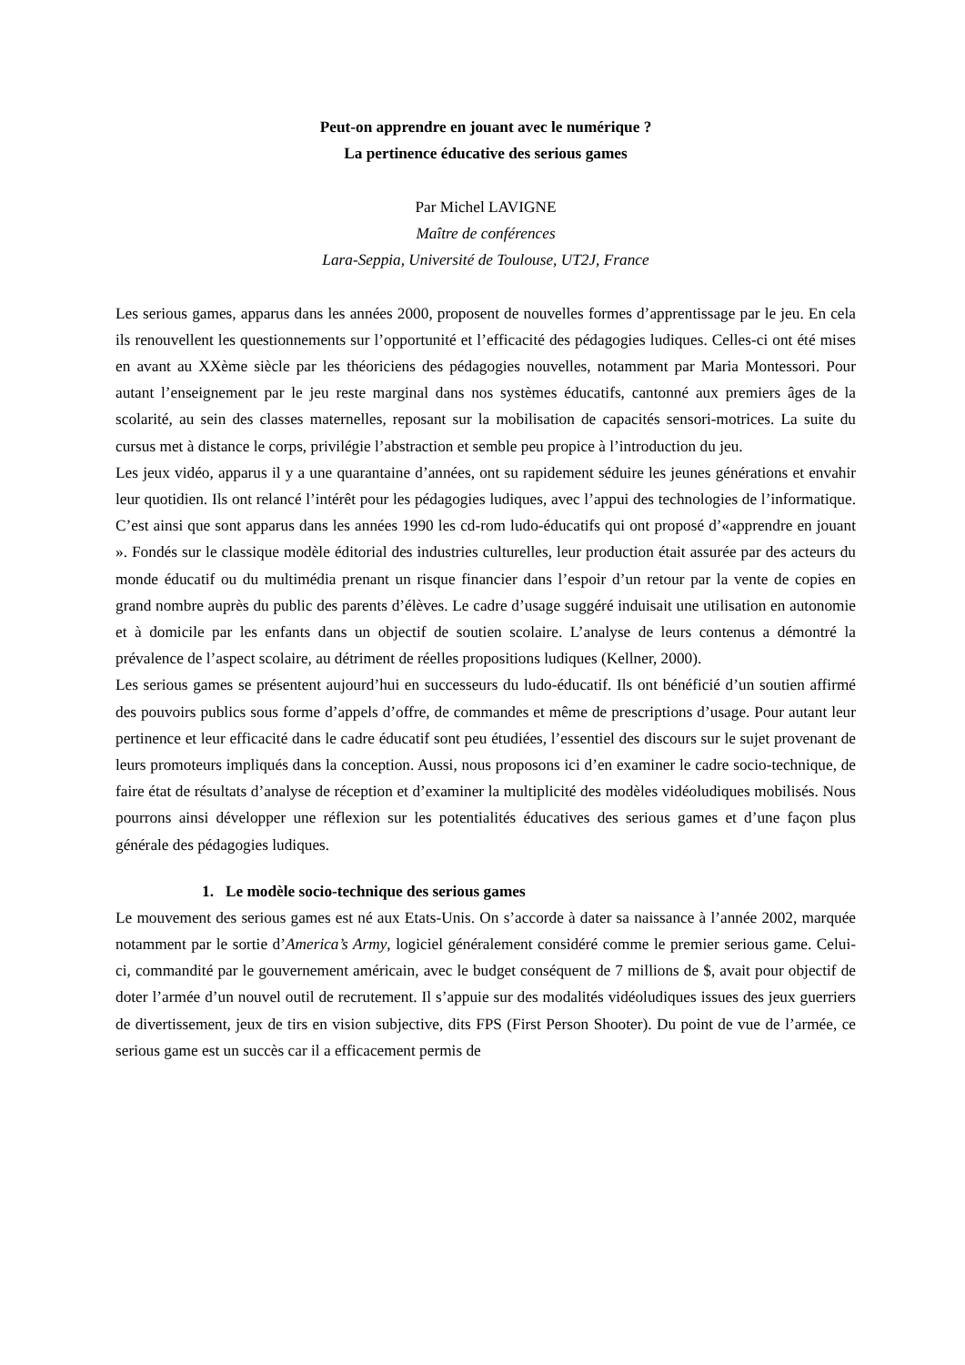Peut-on apprendre en jouant avec le numérique ?
La pertinence éducative des serious games
Par Michel LAVIGNE
Maître de conférences
Lara-Seppia, Université de Toulouse, UT2J, France
Les serious games, apparus dans les années 2000, proposent de nouvelles formes d’apprentissage par le jeu. En cela ils renouvellent les questionnements sur l’opportunité et l’efficacité des pédagogies ludiques. Celles-ci ont été mises en avant au XXème siècle par les théoriciens des pédagogies nouvelles, notamment par Maria Montessori. Pour autant l’enseignement par le jeu reste marginal dans nos systèmes éducatifs, cantonné aux premiers âges de la scolarité, au sein des classes maternelles, reposant sur la mobilisation de capacités sensori-motrices. La suite du cursus met à distance le corps, privilégie l’abstraction et semble peu propice à l’introduction du jeu.
Les jeux vidéo, apparus il y a une quarantaine d’années, ont su rapidement séduire les jeunes générations et envahir leur quotidien. Ils ont relancé l’intérêt pour les pédagogies ludiques, avec l’appui des technologies de l’informatique. C’est ainsi que sont apparus dans les années 1990 les cd-rom ludo-éducatifs qui ont proposé d’«apprendre en jouant ». Fondés sur le classique modèle éditorial des industries culturelles, leur production était assurée par des acteurs du monde éducatif ou du multimédia prenant un risque financier dans l’espoir d’un retour par la vente de copies en grand nombre auprès du public des parents d’élèves. Le cadre d’usage suggéré induisait une utilisation en autonomie et à domicile par les enfants dans un objectif de soutien scolaire. L’analyse de leurs contenus a démontré la prévalence de l’aspect scolaire, au détriment de réelles propositions ludiques (Kellner, 2000).
Les serious games se présentent aujourd’hui en successeurs du ludo-éducatif. Ils ont bénéficié d’un soutien affirmé des pouvoirs publics sous forme d’appels d’offre, de commandes et même de prescriptions d’usage. Pour autant leur pertinence et leur efficacité dans le cadre éducatif sont peu étudiées, l’essentiel des discours sur le sujet provenant de leurs promoteurs impliqués dans la conception. Aussi, nous proposons ici d’en examiner le cadre socio-technique, de faire état de résultats d’analyse de réception et d’examiner la multiplicité des modèles vidéoludiques mobilisés. Nous pourrons ainsi développer une réflexion sur les potentialités éducatives des serious games et d’une façon plus générale des pédagogies ludiques.
1. Le modèle socio-technique des serious games
Le mouvement des serious games est né aux Etats-Unis. On s’accorde à dater sa naissance à l’année 2002, marquée notamment par le sortie d’America’s Army, logiciel généralement considéré comme le premier serious game. Celui-ci, commandité par le gouvernement américain, avec le budget conséquent de 7 millions de $, avait pour objectif de doter l’armée d’un nouvel outil de recrutement. Il s’appuie sur des modalités vidéoludiques issues des jeux guerriers de divertissement, jeux de tirs en vision subjective, dits FPS (First Person Shooter). Du point de vue de l’armée, ce serious game est un succès car il a efficacement permis de